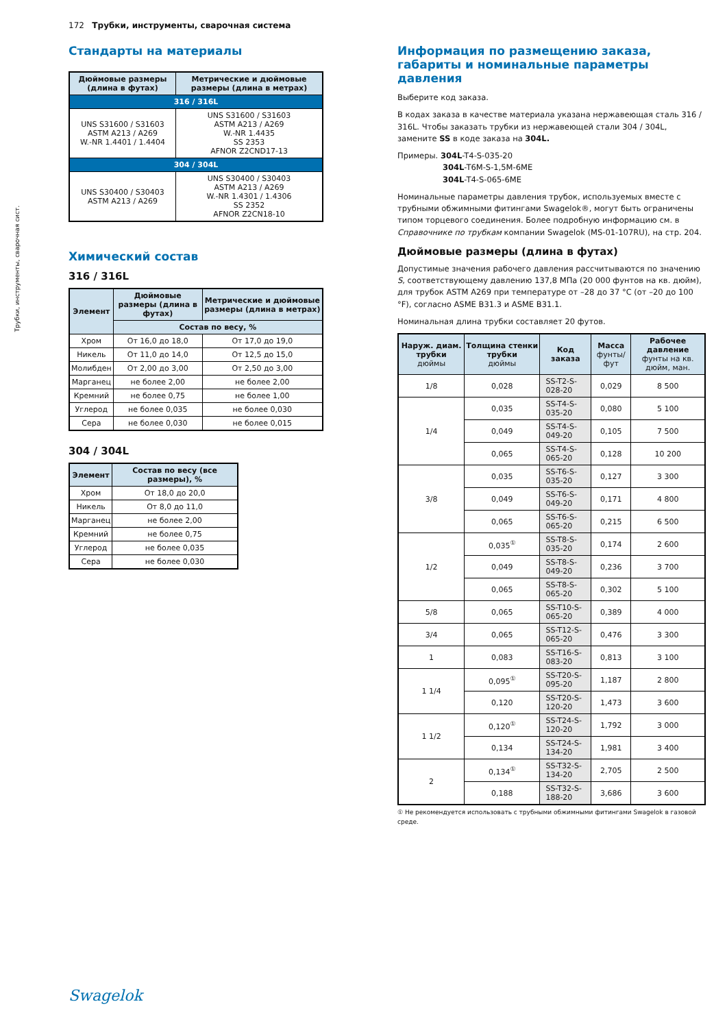172 Трубки, инструменты, сварочная система
Трубки, инструменты, сварочная сист.
Стандарты на материалы
| Дюймовые размеры (длина в футах) | Метрические и дюймовые размеры (длина в метрах) |
| --- | --- |
| 316 / 316L | |
| UNS S31600 / S31603 ASTM A213 / A269 W.-NR 1.4401 / 1.4404 | UNS S31600 / S31603 ASTM A213 / A269 W.-NR 1.4435 SS 2353 AFNOR Z2CND17-13 |
| 304 / 304L | |
| UNS S30400 / S30403 ASTM A213 / A269 | UNS S30400 / S30403 ASTM A213 / A269 W.-NR 1.4301 / 1.4306 SS 2352 AFNOR Z2CN18-10 |
Химический состав
316 / 316L
| Элемент | Дюймовые размеры (длина в футах) | Метрические и дюймовые размеры (длина в метрах) |
| --- | --- | --- |
| | Состав по весу, % | |
| Хром | От 16,0 до 18,0 | От 17,0 до 19,0 |
| Никель | От 11,0 до 14,0 | От 12,5 до 15,0 |
| Молибден | От 2,00 до 3,00 | От 2,50 до 3,00 |
| Марганец | не более 2,00 | не более 2,00 |
| Кремний | не более 0,75 | не более 1,00 |
| Углерод | не более 0,035 | не более 0,030 |
| Сера | не более 0,030 | не более 0,015 |
304 / 304L
| Элемент | Состав по весу (все размеры), % |
| --- | --- |
| Хром | От 18,0 до 20,0 |
| Никель | От 8,0 до 11,0 |
| Марганец | не более 2,00 |
| Кремний | не более 0,75 |
| Углерод | не более 0,035 |
| Сера | не более 0,030 |
Информация по размещению заказа, габариты и номинальные параметры давления
Выберите код заказа.
В кодах заказа в качестве материала указана нержавеющая сталь 316 / 316L. Чтобы заказать трубки из нержавеющей стали 304 / 304L, замените SS в коде заказа на 304L.
Примеры. 304L-T4-S-035-20
304L-T6M-S-1,5M-6ME
304L-T4-S-065-6ME
Номинальные параметры давления трубок, используемых вместе с трубными обжимными фитингами Swagelok®, могут быть ограничены типом торцевого соединения. Более подробную информацию см. в Справочнике по трубкам компании Swagelok (MS-01-107RU), на стр. 204.
Дюймовые размеры (длина в футах)
Допустимые значения рабочего давления рассчитываются по значению S, соответствующему давлению 137,8 МПа (20 000 фунтов на кв. дюйм), для трубок ASTM A269 при температуре от –28 до 37 °C (от –20 до 100 °F), согласно ASME B31.3 и ASME B31.1.
Номинальная длина трубки составляет 20 футов.
| Наруж. диам. трубки дюймы | Толщина стенки трубки дюймы | Код заказа | Масса фунты/фут | Рабочее давление фунты на кв. дюйм, ман. |
| --- | --- | --- | --- | --- |
| 1/8 | 0,028 | SS-T2-S-028-20 | 0,029 | 8 500 |
| 1/4 | 0,035 | SS-T4-S-035-20 | 0,080 | 5 100 |
| | 0,049 | SS-T4-S-049-20 | 0,105 | 7 500 |
| | 0,065 | SS-T4-S-065-20 | 0,128 | 10 200 |
| 3/8 | 0,035 | SS-T6-S-035-20 | 0,127 | 3 300 |
| | 0,049 | SS-T6-S-049-20 | 0,171 | 4 800 |
| | 0,065 | SS-T6-S-065-20 | 0,215 | 6 500 |
| 1/2 | 0,035<sup>①</sup> | SS-T8-S-035-20 | 0,174 | 2 600 |
| | 0,049 | SS-T8-S-049-20 | 0,236 | 3 700 |
| | 0,065 | SS-T8-S-065-20 | 0,302 | 5 100 |
| 5/8 | 0,065 | SS-T10-S-065-20 | 0,389 | 4 000 |
| 3/4 | 0,065 | SS-T12-S-065-20 | 0,476 | 3 300 |
| 1 | 0,083 | SS-T16-S-083-20 | 0,813 | 3 100 |
| 1 1/4 | 0,095<sup>①</sup> | SS-T20-S-095-20 | 1,187 | 2 800 |
| | 0,120 | SS-T20-S-120-20 | 1,473 | 3 600 |
| 1 1/2 | 0,120<sup>①</sup> | SS-T24-S-120-20 | 1,792 | 3 000 |
| | 0,134 | SS-T24-S-134-20 | 1,981 | 3 400 |
| 2 | 0,134<sup>①</sup> | SS-T32-S-134-20 | 2,705 | 2 500 |
| | 0,188 | SS-T32-S-188-20 | 3,686 | 3 600 |
① Не рекомендуется использовать с трубными обжимными фитингами Swagelok в газовой среде.
Swagelok